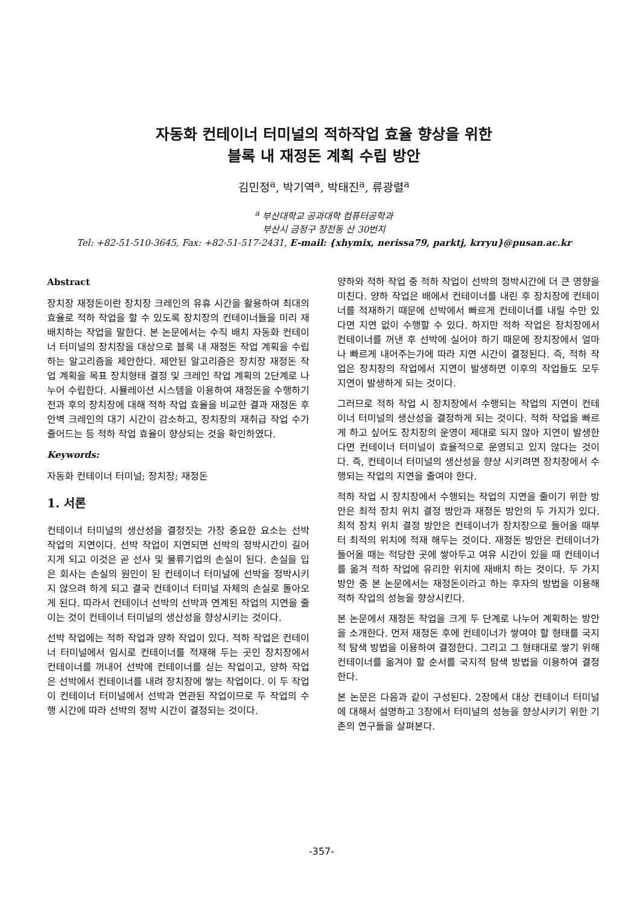자동화 컨테이너 터미널의 적하작업 효율 향상을 위한
블록 내 재정돈 계획 수립 방안
김민정<sup>a</sup>, 박기역<sup>a</sup>, 박태진<sup>a</sup>, 류광렬<sup>a</sup>
<sup>a</sup> 부산대학교 공과대학 컴퓨터공학과
부산시 금정구 장전동 산 30번지
Tel: +82-51-510-3645, Fax: +82-51-517-2431, E-mail: {xhymix, nerissa79, parktj, krryu}@pusan.ac.kr
Abstract
장치장 재정돈이란 장치장 크레인의 유휴 시간을 활용하여 최대의 효율로 적하 작업을 할 수 있도록 장치장의 컨테이너들을 미리 재배치하는 작업을 말한다. 본 논문에서는 수직 배치 자동화 컨테이너 터미널의 장치장을 대상으로 블록 내 재정돈 작업 계획을 수립하는 알고리즘을 제안한다. 제안된 알고리즘은 장치장 재정돈 작업 계획을 목표 장치형태 결정 및 크레인 작업 계획의 2단계로 나누어 수립한다. 시뮬레이션 시스템을 이용하여 재정돈을 수행하기 전과 후의 장치장에 대해 적하 작업 효율을 비교한 결과 재정돈 후 안벽 크레인의 대기 시간이 감소하고, 장치장의 재취급 작업 수가 줄어드는 등 적하 작업 효율이 향상되는 것을 확인하였다.
Keywords:
자동화 컨테이너 터미널; 장치장; 재정돈
1. 서론
컨테이너 터미널의 생산성을 결정짓는 가장 중요한 요소는 선박 작업의 지연이다. 선박 작업이 지연되면 선박의 정박시간이 길어지게 되고 이것은 곧 선사 및 물류기업의 손실이 된다. 손실을 입은 회사는 손실의 원인이 된 컨테이너 터미널에 선박을 정박시키지 않으려 하게 되고 결국 컨테이너 터미널 자체의 손실로 돌아오게 된다. 따라서 컨테이너 선박의 선박과 연계된 작업의 지연을 줄이는 것이 컨테이너 터미널의 생산성을 향상시키는 것이다.
선박 작업에는 적하 작업과 양하 작업이 있다. 적하 작업은 컨테이너 터미널에서 임시로 컨테이너를 적재해 두는 곳인 장치장에서 컨테이너를 꺼내어 선박에 컨테이너를 싣는 작업이고, 양하 작업은 선박에서 컨테이너를 내려 장치장에 쌓는 작업이다. 이 두 작업이 컨테이너 터미널에서 선박과 연관된 작업이므로 두 작업의 수행 시간에 따라 선박의 정박 시간이 결정되는 것이다.
양하와 적하 작업 중 적하 작업이 선박의 정박시간에 더 큰 영향을 미친다. 양하 작업은 배에서 컨테이너를 내린 후 장치장에 컨테이너를 적재하기 때문에 선박에서 빠르게 컨테이너를 내릴 수만 있다면 지연 없이 수행할 수 있다. 하지만 적하 작업은 장치장에서 컨테이너를 꺼낸 후 선박에 실어야 하기 때문에 장치장에서 얼마나 빠르게 내어주는가에 따라 지연 시간이 결정된다. 즉, 적하 작업은 장치장의 작업에서 지연이 발생하면 이후의 작업들도 모두 지연이 발생하게 되는 것이다.
그러므로 적하 작업 시 장치장에서 수행되는 작업의 지연이 컨테이너 터미널의 생산성을 결정하게 되는 것이다. 적하 작업을 빠르게 하고 싶어도 장치장의 운영이 제대로 되지 않아 지연이 발생한다면 컨테이너 터미널이 효율적으로 운영되고 있지 않다는 것이다. 즉, 컨테이너 터미널의 생산성을 향상 시키려면 장치장에서 수행되는 작업의 지연을 줄여야 한다.
적하 작업 시 장치장에서 수행되는 작업의 지연을 줄이기 위한 방안은 최적 장치 위치 결정 방안과 재정돈 방안의 두 가지가 있다. 최적 장치 위치 결정 방안은 컨테이너가 장치장으로 들어올 때부터 최적의 위치에 적재 해두는 것이다. 재정돈 방안은 컨테이너가 들어올 때는 적당한 곳에 쌓아두고 여유 시간이 있을 때 컨테이너를 옮겨 적하 작업에 유리한 위치에 재배치 하는 것이다. 두 가지 방안 중 본 논문에서는 재정돈이라고 하는 후자의 방법을 이용해 적하 작업의 성능을 향상시킨다.
본 논문에서 재정돈 작업을 크게 두 단계로 나누어 계획하는 방안을 소개한다. 먼저 재정돈 후에 컨테이너가 쌓여야 할 형태를 국지적 탐색 방법을 이용하여 결정한다. 그리고 그 형태대로 쌓기 위해 컨테이너를 옮겨야 할 순서를 국지적 탐색 방법을 이용하여 결정한다.
본 논문은 다음과 같이 구성된다. 2장에서 대상 컨테이너 터미널에 대해서 설명하고 3장에서 터미널의 성능을 향상시키기 위한 기존의 연구들을 살펴본다.
-357-